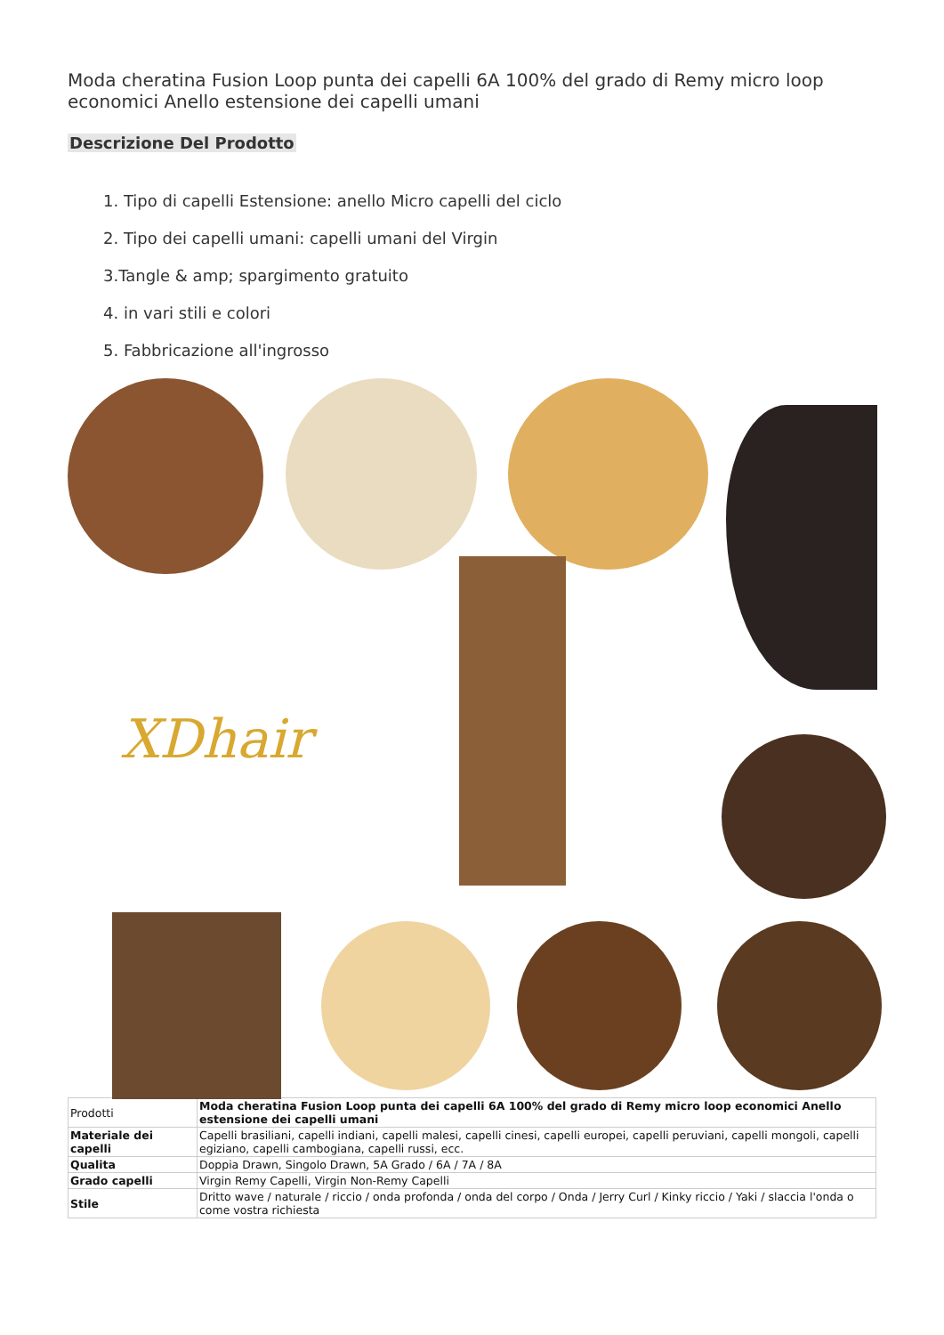Moda cheratina Fusion Loop punta dei capelli 6A 100% del grado di Remy micro loop economici Anello estensione dei capelli umani
Descrizione Del Prodotto
1. Tipo di capelli Estensione: anello Micro capelli del ciclo
2. Tipo dei capelli umani: capelli umani del Virgin
3.Tangle & amp; spargimento gratuito
4. in vari stili e colori
5. Fabbricazione all'ingrosso
XDhair
| Prodotti | Moda cheratina Fusion Loop punta dei capelli 6A 100% del grado di Remy micro loop economici Anello estensione dei capelli umani |
| Materiale dei capelli | Capelli brasiliani, capelli indiani, capelli malesi, capelli cinesi, capelli europei, capelli peruviani, capelli mongoli, capelli egiziano, capelli cambogiana, capelli russi, ecc. |
| Qualita | Doppia Drawn, Singolo Drawn, 5A Grado / 6A / 7A / 8A |
| Grado capelli | Virgin Remy Capelli, Virgin Non-Remy Capelli |
| Stile | Dritto wave / naturale / riccio / onda profonda / onda del corpo / Onda / Jerry Curl / Kinky riccio / Yaki / slaccia l'onda o come vostra richiesta |